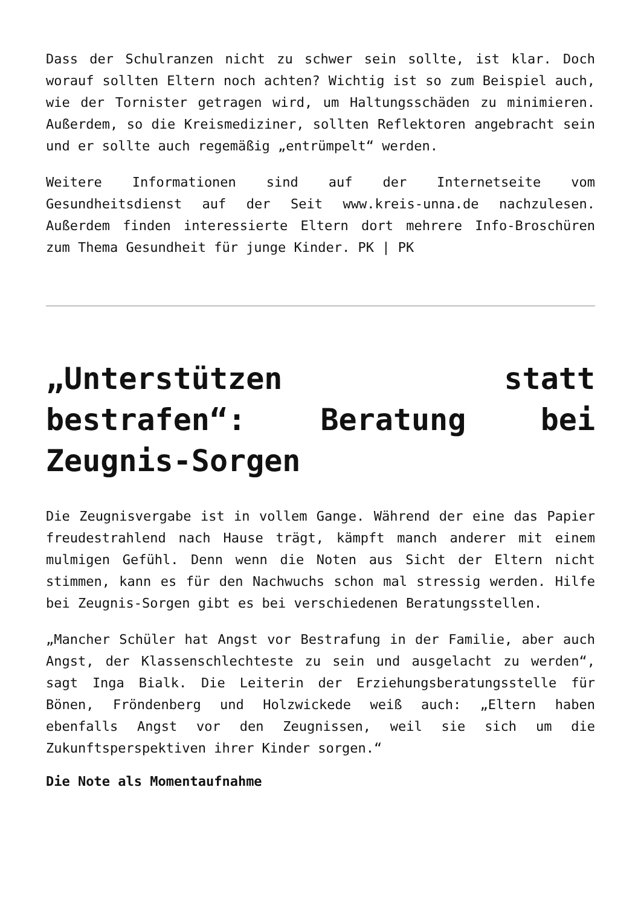Dass der Schulranzen nicht zu schwer sein sollte, ist klar. Doch worauf sollten Eltern noch achten? Wichtig ist so zum Beispiel auch, wie der Tornister getragen wird, um Haltungsschäden zu minimieren. Außerdem, so die Kreismediziner, sollten Reflektoren angebracht sein und er sollte auch regemäßig „entrümpelt“ werden.
Weitere Informationen sind auf der Internetseite vom Gesundheitsdienst auf der Seit www.kreis-unna.de nachzulesen. Außerdem finden interessierte Eltern dort mehrere Info-Broschüren zum Thema Gesundheit für junge Kinder. PK | PK
„Unterstützen statt bestrafen“: Beratung bei Zeugnis-Sorgen
Die Zeugnisvergabe ist in vollem Gange. Während der eine das Papier freudestrahlend nach Hause trägt, kämpft manch anderer mit einem mulmigen Gefühl. Denn wenn die Noten aus Sicht der Eltern nicht stimmen, kann es für den Nachwuchs schon mal stressig werden. Hilfe bei Zeugnis-Sorgen gibt es bei verschiedenen Beratungsstellen.
„Mancher Schüler hat Angst vor Bestrafung in der Familie, aber auch Angst, der Klassenschlechteste zu sein und ausgelacht zu werden“, sagt Inga Bialk. Die Leiterin der Erziehungsberatungsstelle für Bönen, Fröndenberg und Holzwickede weiß auch: „Eltern haben ebenfalls Angst vor den Zeugnissen, weil sie sich um die Zukunftsperspektiven ihrer Kinder sorgen.“
Die Note als Momentaufnahme